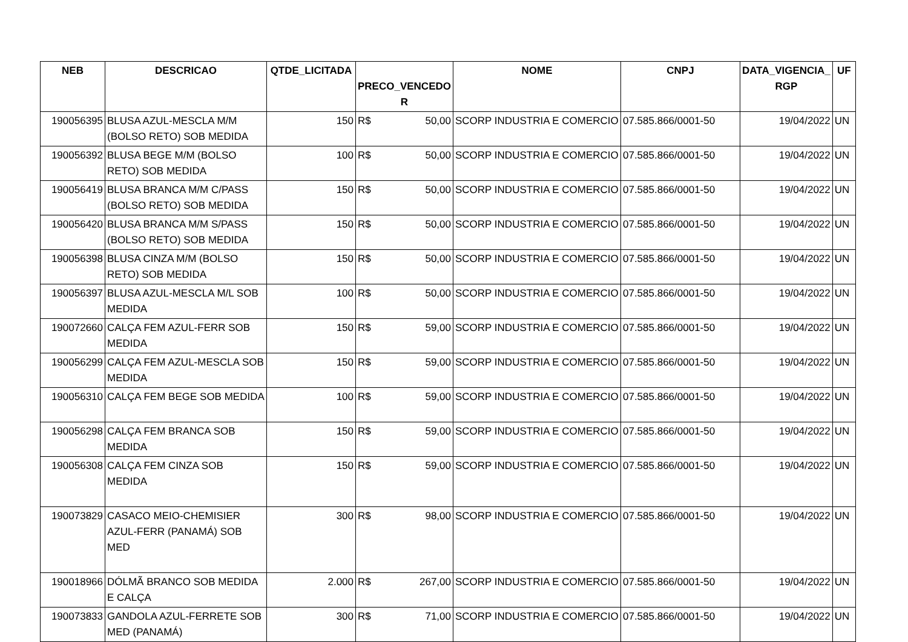| NEB | DESCRICAO | QTDE_LICITADA | PRECO_VENCEDO R | NOME | CNPJ | DATA_VIGENCIA_ RGP | UF |
| --- | --- | --- | --- | --- | --- | --- | --- |
| 190056395 | BLUSA AZUL-MESCLA M/M (BOLSO RETO) SOB MEDIDA | 150 | R$ 50,00 | SCORP INDUSTRIA E COMERCIO | 07.585.866/0001-50 | 19/04/2022 | UN |
| 190056392 | BLUSA BEGE M/M (BOLSO RETO) SOB MEDIDA | 100 | R$ 50,00 | SCORP INDUSTRIA E COMERCIO | 07.585.866/0001-50 | 19/04/2022 | UN |
| 190056419 | BLUSA BRANCA M/M C/PASS (BOLSO RETO) SOB MEDIDA | 150 | R$ 50,00 | SCORP INDUSTRIA E COMERCIO | 07.585.866/0001-50 | 19/04/2022 | UN |
| 190056420 | BLUSA BRANCA M/M S/PASS (BOLSO RETO) SOB MEDIDA | 150 | R$ 50,00 | SCORP INDUSTRIA E COMERCIO | 07.585.866/0001-50 | 19/04/2022 | UN |
| 190056398 | BLUSA CINZA M/M (BOLSO RETO) SOB MEDIDA | 150 | R$ 50,00 | SCORP INDUSTRIA E COMERCIO | 07.585.866/0001-50 | 19/04/2022 | UN |
| 190056397 | BLUSA AZUL-MESCLA M/L SOB MEDIDA | 100 | R$ 50,00 | SCORP INDUSTRIA E COMERCIO | 07.585.866/0001-50 | 19/04/2022 | UN |
| 190072660 | CALÇA FEM AZUL-FERR SOB MEDIDA | 150 | R$ 59,00 | SCORP INDUSTRIA E COMERCIO | 07.585.866/0001-50 | 19/04/2022 | UN |
| 190056299 | CALÇA FEM AZUL-MESCLA SOB MEDIDA | 150 | R$ 59,00 | SCORP INDUSTRIA E COMERCIO | 07.585.866/0001-50 | 19/04/2022 | UN |
| 190056310 | CALÇA FEM BEGE SOB MEDIDA | 100 | R$ 59,00 | SCORP INDUSTRIA E COMERCIO | 07.585.866/0001-50 | 19/04/2022 | UN |
| 190056298 | CALÇA FEM BRANCA SOB MEDIDA | 150 | R$ 59,00 | SCORP INDUSTRIA E COMERCIO | 07.585.866/0001-50 | 19/04/2022 | UN |
| 190056308 | CALÇA FEM CINZA SOB MEDIDA | 150 | R$ 59,00 | SCORP INDUSTRIA E COMERCIO | 07.585.866/0001-50 | 19/04/2022 | UN |
| 190073829 | CASACO MEIO-CHEMISIER AZUL-FERR (PANAMÁ) SOB MED | 300 | R$ 98,00 | SCORP INDUSTRIA E COMERCIO | 07.585.866/0001-50 | 19/04/2022 | UN |
| 190018966 | DÓLMÃ BRANCO SOB MEDIDA E CALÇA | 2.000 | R$ 267,00 | SCORP INDUSTRIA E COMERCIO | 07.585.866/0001-50 | 19/04/2022 | UN |
| 190073833 | GANDOLA AZUL-FERRETE SOB MED (PANAMÁ) | 300 | R$ 71,00 | SCORP INDUSTRIA E COMERCIO | 07.585.866/0001-50 | 19/04/2022 | UN |